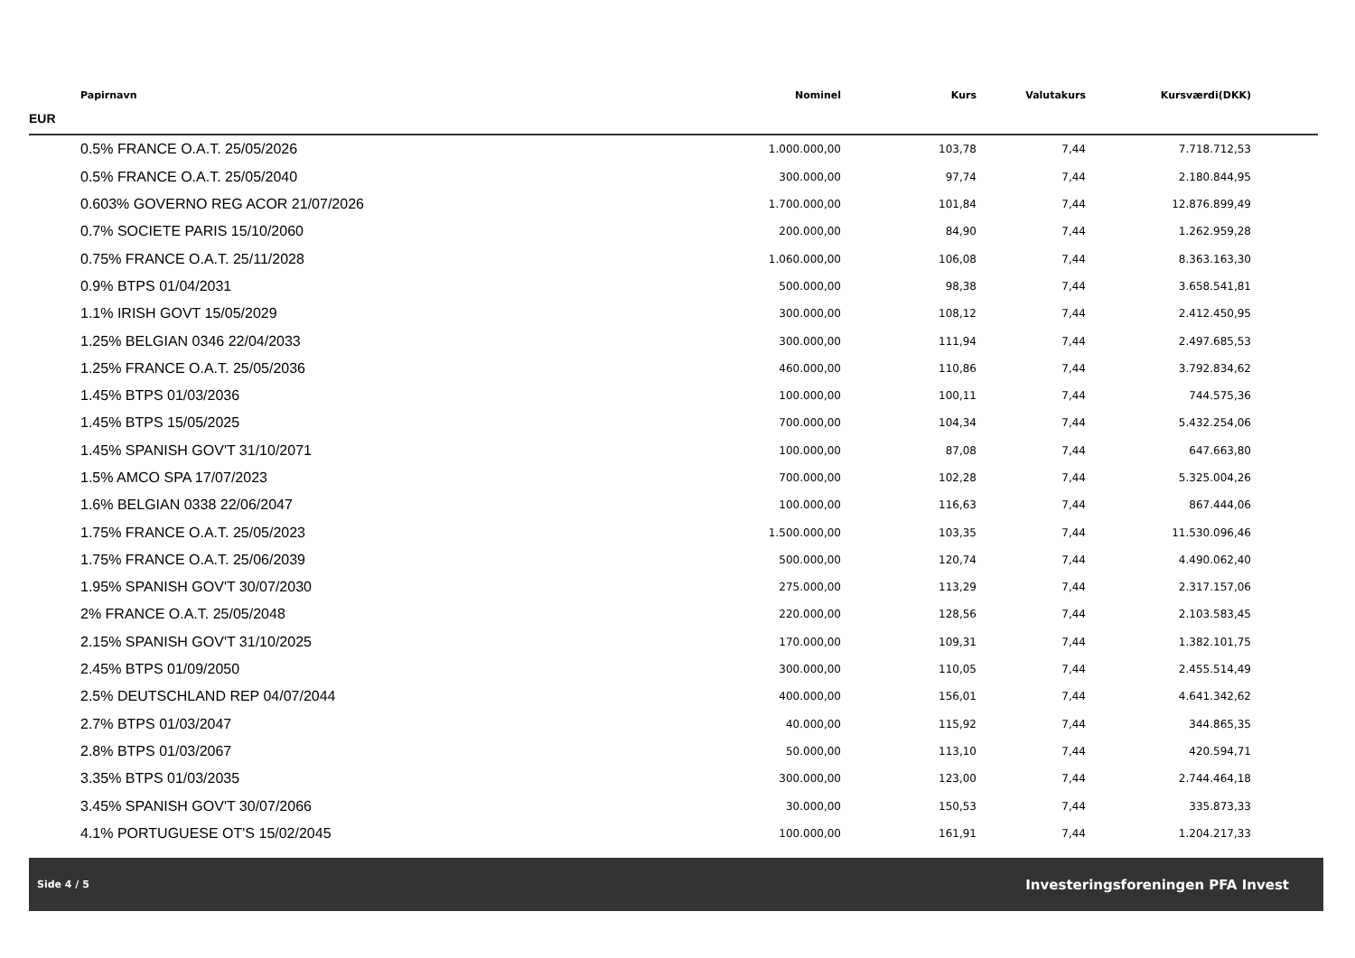| Papirnavn | Nominel | Kurs | Valutakurs | Kursværdi(DKK) | |
| --- | --- | --- | --- | --- | --- |
| EUR | | | | | |
| 0.5% FRANCE O.A.T. 25/05/2026 | 1.000.000,00 | 103,78 | 7,44 | 7.718.712,53 | |
| 0.5% FRANCE O.A.T. 25/05/2040 | 300.000,00 | 97,74 | 7,44 | 2.180.844,95 | |
| 0.603% GOVERNO REG ACOR 21/07/2026 | 1.700.000,00 | 101,84 | 7,44 | 12.876.899,49 | |
| 0.7% SOCIETE PARIS 15/10/2060 | 200.000,00 | 84,90 | 7,44 | 1.262.959,28 | |
| 0.75% FRANCE O.A.T. 25/11/2028 | 1.060.000,00 | 106,08 | 7,44 | 8.363.163,30 | |
| 0.9% BTPS 01/04/2031 | 500.000,00 | 98,38 | 7,44 | 3.658.541,81 | |
| 1.1% IRISH GOVT 15/05/2029 | 300.000,00 | 108,12 | 7,44 | 2.412.450,95 | |
| 1.25% BELGIAN 0346 22/04/2033 | 300.000,00 | 111,94 | 7,44 | 2.497.685,53 | |
| 1.25% FRANCE O.A.T. 25/05/2036 | 460.000,00 | 110,86 | 7,44 | 3.792.834,62 | |
| 1.45% BTPS 01/03/2036 | 100.000,00 | 100,11 | 7,44 | 744.575,36 | |
| 1.45% BTPS 15/05/2025 | 700.000,00 | 104,34 | 7,44 | 5.432.254,06 | |
| 1.45% SPANISH GOV'T 31/10/2071 | 100.000,00 | 87,08 | 7,44 | 647.663,80 | |
| 1.5% AMCO SPA 17/07/2023 | 700.000,00 | 102,28 | 7,44 | 5.325.004,26 | |
| 1.6% BELGIAN 0338 22/06/2047 | 100.000,00 | 116,63 | 7,44 | 867.444,06 | |
| 1.75% FRANCE O.A.T. 25/05/2023 | 1.500.000,00 | 103,35 | 7,44 | 11.530.096,46 | |
| 1.75% FRANCE O.A.T. 25/06/2039 | 500.000,00 | 120,74 | 7,44 | 4.490.062,40 | |
| 1.95% SPANISH GOV'T 30/07/2030 | 275.000,00 | 113,29 | 7,44 | 2.317.157,06 | |
| 2% FRANCE O.A.T. 25/05/2048 | 220.000,00 | 128,56 | 7,44 | 2.103.583,45 | |
| 2.15% SPANISH GOV'T 31/10/2025 | 170.000,00 | 109,31 | 7,44 | 1.382.101,75 | |
| 2.45% BTPS 01/09/2050 | 300.000,00 | 110,05 | 7,44 | 2.455.514,49 | |
| 2.5% DEUTSCHLAND REP 04/07/2044 | 400.000,00 | 156,01 | 7,44 | 4.641.342,62 | |
| 2.7% BTPS 01/03/2047 | 40.000,00 | 115,92 | 7,44 | 344.865,35 | |
| 2.8% BTPS 01/03/2067 | 50.000,00 | 113,10 | 7,44 | 420.594,71 | |
| 3.35% BTPS 01/03/2035 | 300.000,00 | 123,00 | 7,44 | 2.744.464,18 | |
| 3.45% SPANISH GOV'T 30/07/2066 | 30.000,00 | 150,53 | 7,44 | 335.873,33 | |
| 4.1% PORTUGUESE OT'S 15/02/2045 | 100.000,00 | 161,91 | 7,44 | 1.204.217,33 | |
Side 4 / 5 Investeringsforeningen PFA Invest